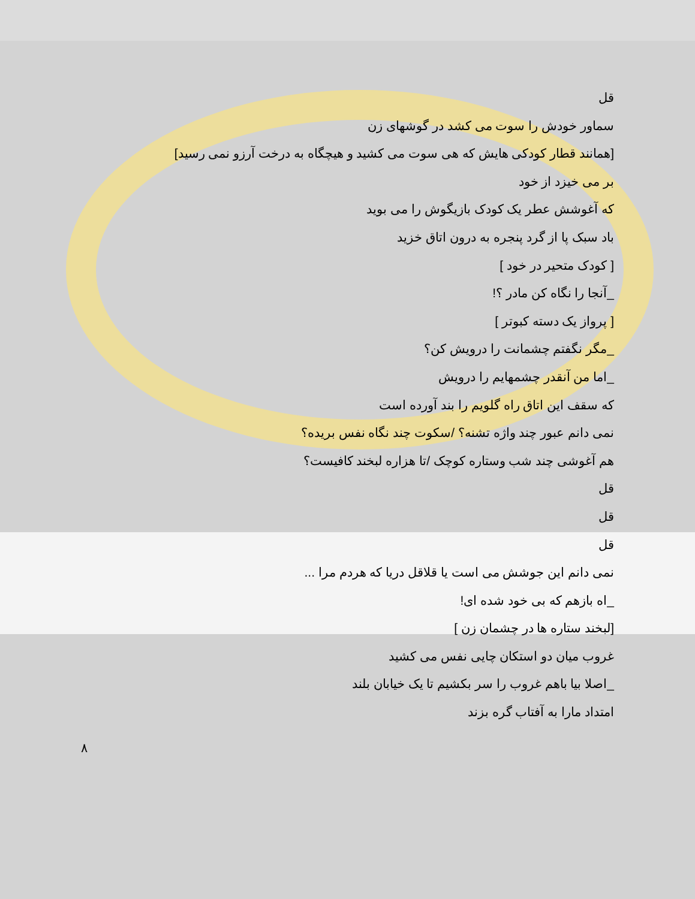قل
سماور خودش را سوت می کشد در گوشهای زن
[همانند قطار کودکی هایش که هی سوت می کشید و هیچگاه به درخت آرزو نمی رسید]
بر می خیزد از خود
که آغوشش عطر یک کودک بازیگوش را می بوید
باد سبک پا از گرد پنجره به درون اتاق خزید
[ کودک متحیر در خود ]
_آنجا را نگاه کن مادر ؟!
[ پرواز یک دسته کبوتر ]
_مگر نگفتم چشمانت را درویش کن؟
_اما من آنقدر چشمهایم را درویش
که سقف این اتاق راه گلویم را بند آورده است
نمی دانم عبور چند واژه تشنه؟ /سکوت چند نگاه نفس بریده؟
هم آغوشی چند شب وستاره کوچک /تا هزاره لبخند کافیست؟
قل
قل
قل
نمی دانم این جوشش می است یا قلاقل دریا که هردم مرا ...
_اه بازهم که بی خود شده ای!
[لبخند ستاره ها در چشمان زن ]
غروب میان دو استکان چایی نفس می کشید
_اصلا بیا باهم غروب را سر بکشیم تا یک خیابان بلند
امتداد مارا به آفتاب گره بزند
۸